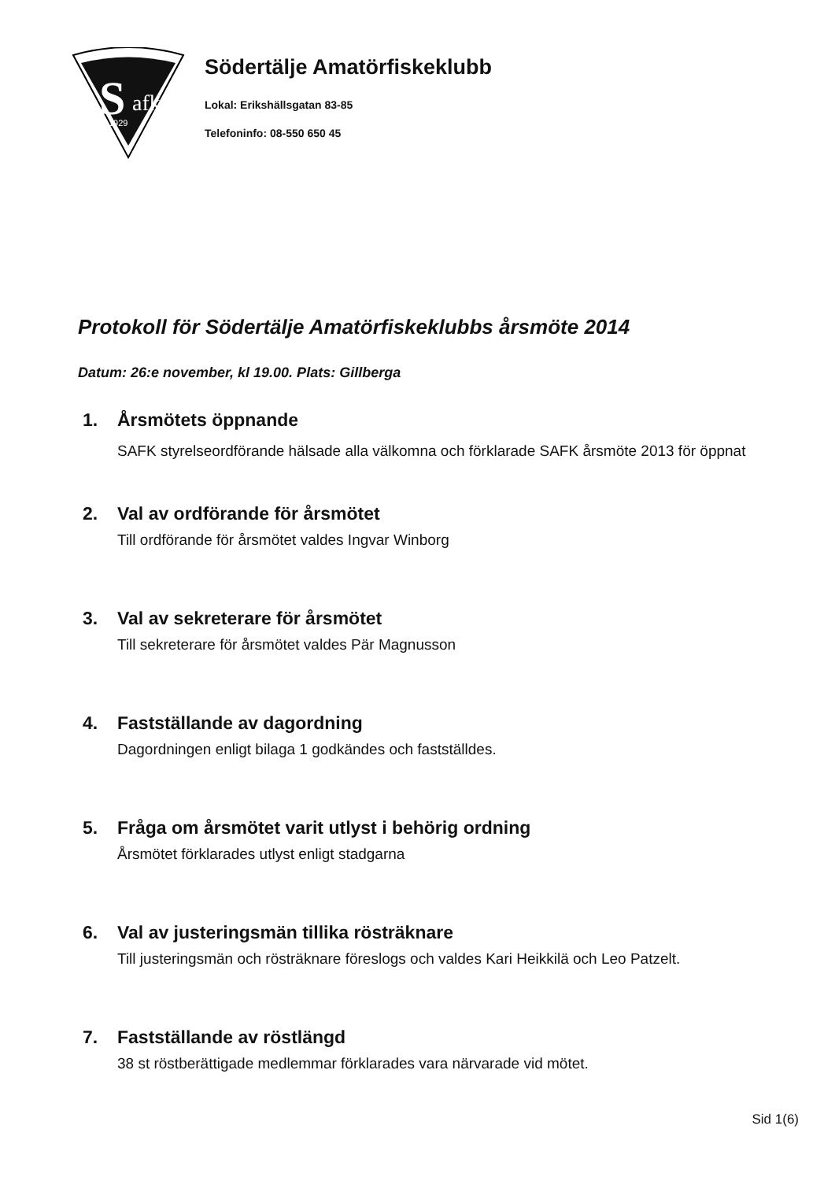S
afk
1929
Södertälje Amatörfiskeklubb
Lokal: Erikshällsgatan 83-85
Telefoninfo: 08-550 650 45
Protokoll för Södertälje Amatörfiskeklubbs årsmöte 2014
Datum: 26:e november, kl 19.00. Plats: Gillberga
1. Årsmötets öppnande
SAFK styrelseordförande hälsade alla välkomna och förklarade SAFK årsmöte 2013 för öppnat
2. Val av ordförande för årsmötet
Till ordförande för årsmötet valdes Ingvar Winborg
3. Val av sekreterare för årsmötet
Till sekreterare för årsmötet valdes Pär Magnusson
4. Fastställande av dagordning
Dagordningen enligt bilaga 1 godkändes och fastställdes.
5. Fråga om årsmötet varit utlyst i behörig ordning
Årsmötet förklarades utlyst enligt stadgarna
6. Val av justeringsmän tillika rösträknare
Till justeringsmän och rösträknare föreslogs och valdes Kari Heikkilä och Leo Patzelt.
7. Fastställande av röstlängd
38 st röstberättigade medlemmar förklarades vara närvarade vid mötet.
Sid 1(6)